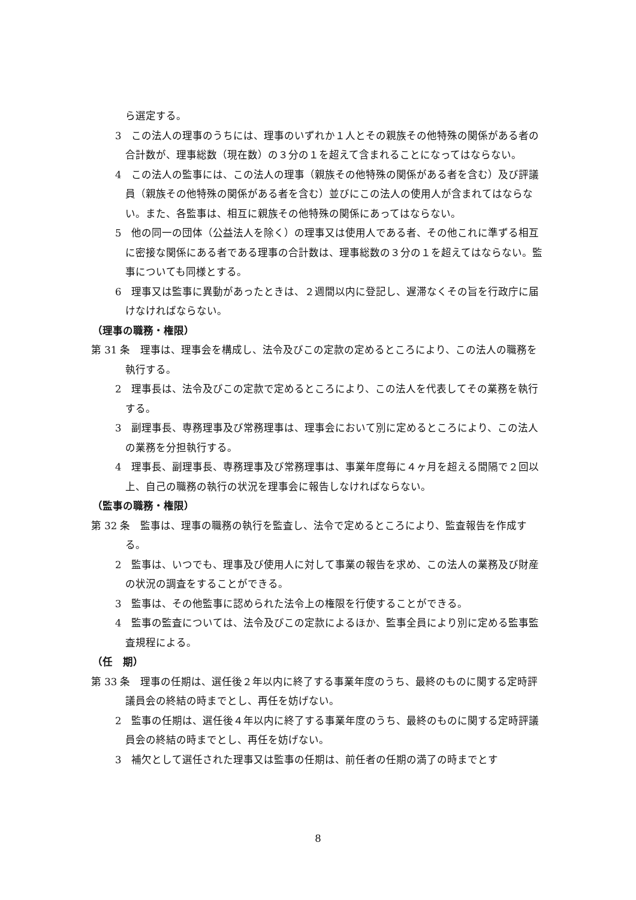ら選定する。
3　この法人の理事のうちには、理事のいずれか１人とその親族その他特殊の関係がある者の合計数が、理事総数（現在数）の３分の１を超えて含まれることになってはならない。
4　この法人の監事には、この法人の理事（親族その他特殊の関係がある者を含む）及び評議員（親族その他特殊の関係がある者を含む）並びにこの法人の使用人が含まれてはならない。また、各監事は、相互に親族その他特殊の関係にあってはならない。
5　他の同一の団体（公益法人を除く）の理事又は使用人である者、その他これに準ずる相互に密接な関係にある者である理事の合計数は、理事総数の３分の１を超えてはならない。監事についても同様とする。
6　理事又は監事に異動があったときは、２週間以内に登記し、遅滞なくその旨を行政庁に届けなければならない。
（理事の職務・権限）
第 31 条　理事は、理事会を構成し、法令及びこの定款の定めるところにより、この法人の職務を執行する。
2　理事長は、法令及びこの定款で定めるところにより、この法人を代表してその業務を執行する。
3　副理事長、専務理事及び常務理事は、理事会において別に定めるところにより、この法人の業務を分担執行する。
4　理事長、副理事長、専務理事及び常務理事は、事業年度毎に４ヶ月を超える間隔で２回以上、自己の職務の執行の状況を理事会に報告しなければならない。
（監事の職務・権限）
第 32 条　監事は、理事の職務の執行を監査し、法令で定めるところにより、監査報告を作成する。
2　監事は、いつでも、理事及び使用人に対して事業の報告を求め、この法人の業務及び財産の状況の調査をすることができる。
3　監事は、その他監事に認められた法令上の権限を行使することができる。
4　監事の監査については、法令及びこの定款によるほか、監事全員により別に定める監事監査規程による。
（任　期）
第 33 条　理事の任期は、選任後２年以内に終了する事業年度のうち、最終のものに関する定時評議員会の終結の時までとし、再任を妨げない。
2　監事の任期は、選任後４年以内に終了する事業年度のうち、最終のものに関する定時評議員会の終結の時までとし、再任を妨げない。
3　補欠として選任された理事又は監事の任期は、前任者の任期の満了の時までとす
8